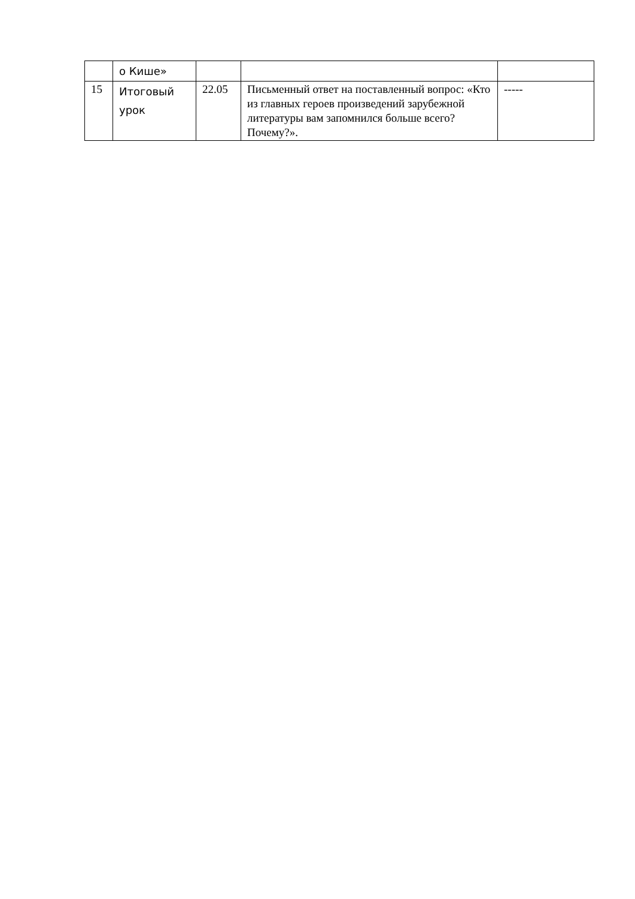| | о Кише» | | | |
| 15 | Итоговый урок | 22.05 | Письменный ответ на поставленный вопрос: «Кто из главных героев произведений зарубежной литературы вам запомнился больше всего? Почему?». | ----- |